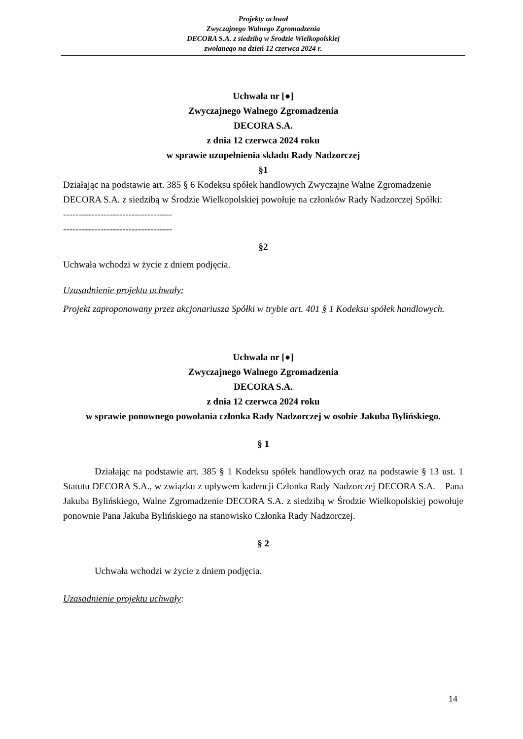Projekty uchwał
Zwyczajnego Walnego Zgromadzenia
DECORA S.A. z siedzibą w Środzie Wielkopolskiej
zwołanego na dzień 12 czerwca 2024 r.
Uchwała nr [●]
Zwyczajnego Walnego Zgromadzenia
DECORA S.A.
z dnia 12 czerwca 2024 roku
w sprawie uzupełnienia składu Rady Nadzorczej
§1
Działając na podstawie art. 385 § 6 Kodeksu spółek handlowych Zwyczajne Walne Zgromadzenie DECORA S.A. z siedzibą w Środzie Wielkopolskiej powołuje na członków Rady Nadzorczej Spółki:
-----------------------------------
-----------------------------------
§2
Uchwała wchodzi w życie z dniem podjęcia.
Uzasadnienie projektu uchwały:
Projekt zaproponowany przez akcjonariusza Spółki w trybie art. 401 § 1 Kodeksu spółek handlowych.
Uchwała nr [●]
Zwyczajnego Walnego Zgromadzenia
DECORA S.A.
z dnia 12 czerwca 2024 roku
w sprawie ponownego powołania członka Rady Nadzorczej w osobie Jakuba Bylińskiego.
§ 1
Działając na podstawie art. 385 § 1 Kodeksu spółek handlowych oraz na podstawie § 13 ust. 1 Statutu DECORA S.A., w związku z upływem kadencji Członka Rady Nadzorczej DECORA S.A. – Pana Jakuba Bylińskiego, Walne Zgromadzenie DECORA S.A. z siedzibą w Środzie Wielkopolskiej powołuje ponownie Pana Jakuba Bylińskiego na stanowisko Członka Rady Nadzorczej.
§ 2
Uchwała wchodzi w życie z dniem podjęcia.
Uzasadnienie projektu uchwały:
14